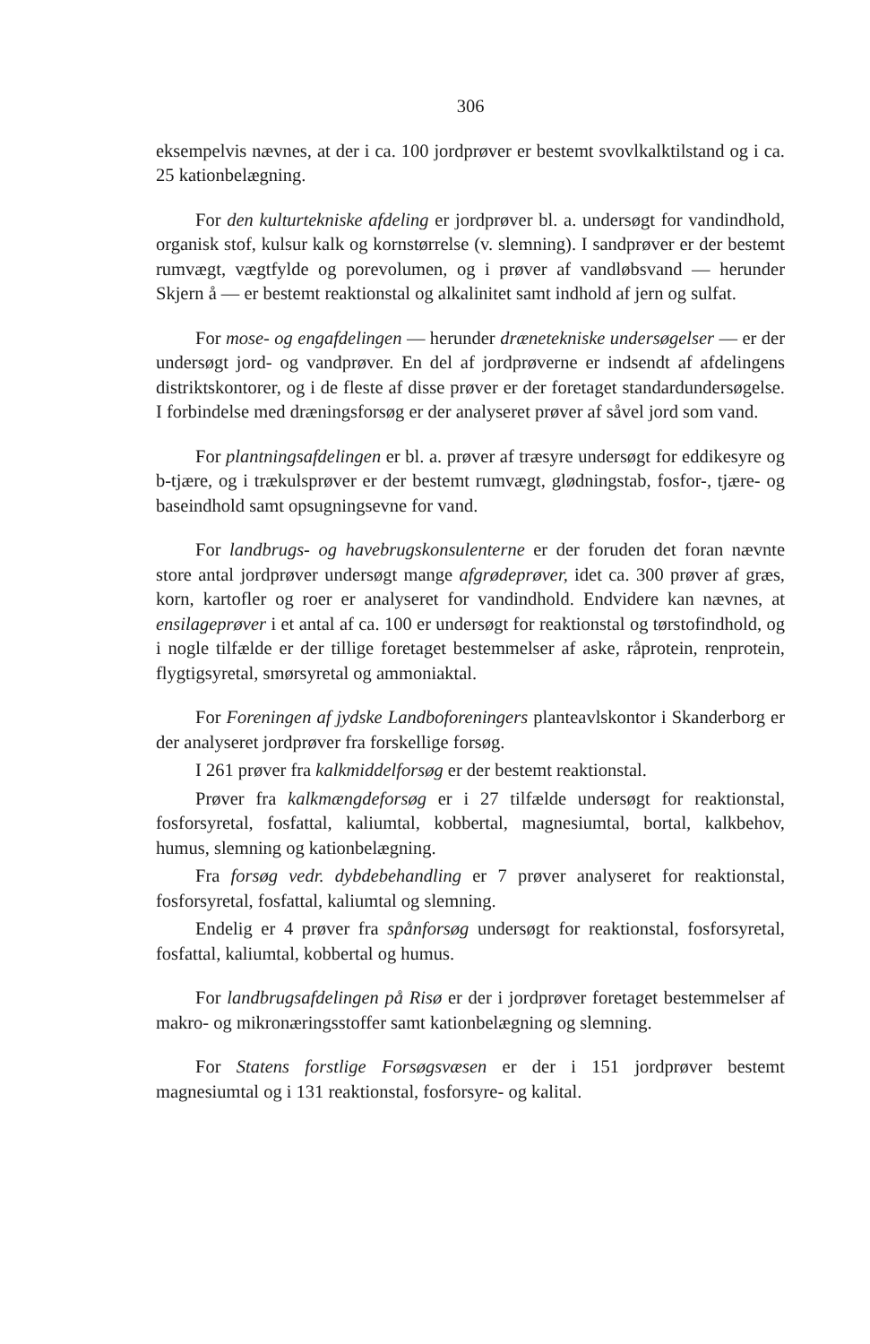306
eksempelvis nævnes, at der i ca. 100 jordprøver er bestemt svovlkalktilstand og i ca. 25 kationbelægning.
For den kulturtekniske afdeling er jordprøver bl. a. undersøgt for vandindhold, organisk stof, kulsur kalk og kornstørrelse (v. slemning). I sandprøver er der bestemt rumvægt, vægtfylde og porevolumen, og i prøver af vandløbsvand — herunder Skjern å — er bestemt reaktionstal og alkalinitet samt indhold af jern og sulfat.
For mose- og engafdelingen — herunder drænetekniske undersøgelser — er der undersøgt jord- og vandprøver. En del af jordprøverne er indsendt af afdelingens distriktskontorer, og i de fleste af disse prøver er der foretaget standardundersøgelse. I forbindelse med dræningsforsøg er der analyseret prøver af såvel jord som vand.
For plantningsafdelingen er bl. a. prøver af træsyre undersøgt for eddikesyre og b-tjære, og i trækulsprøver er der bestemt rumvægt, glødningstab, fosfor-, tjære- og baseindhold samt opsugningsevne for vand.
For landbrugs- og havebrugskonsulenterne er der foruden det foran nævnte store antal jordprøver undersøgt mange afgrødeprøver, idet ca. 300 prøver af græs, korn, kartofler og roer er analyseret for vandindhold. Endvidere kan nævnes, at ensilageprøver i et antal af ca. 100 er undersøgt for reaktionstal og tørstofindhold, og i nogle tilfælde er der tillige foretaget bestemmelser af aske, råprotein, renprotein, flygtigsyretal, smørsyretal og ammoniaktal.
For Foreningen af jydske Landboforeningers planteavlskontor i Skanderborg er der analyseret jordprøver fra forskellige forsøg.
I 261 prøver fra kalkmiddelforsøg er der bestemt reaktionstal.
Prøver fra kalkmængdeforsøg er i 27 tilfælde undersøgt for reaktionstal, fosforsyretal, fosfattal, kaliumtal, kobbertal, magnesiumtal, bortal, kalkbehov, humus, slemning og kationbelægning.
Fra forsøg vedr. dybdebehandling er 7 prøver analyseret for reaktionstal, fosforsyretal, fosfattal, kaliumtal og slemning.
Endelig er 4 prøver fra spånforsøg undersøgt for reaktionstal, fosforsyretal, fosfattal, kaliumtal, kobbertal og humus.
For landbrugsafdelingen på Risø er der i jordprøver foretaget bestemmelser af makro- og mikronæringsstoffer samt kationbelægning og slemning.
For Statens forstlige Forsøgsvæsen er der i 151 jordprøver bestemt magnesiumtal og i 131 reaktionstal, fosforsyre- og kalital.